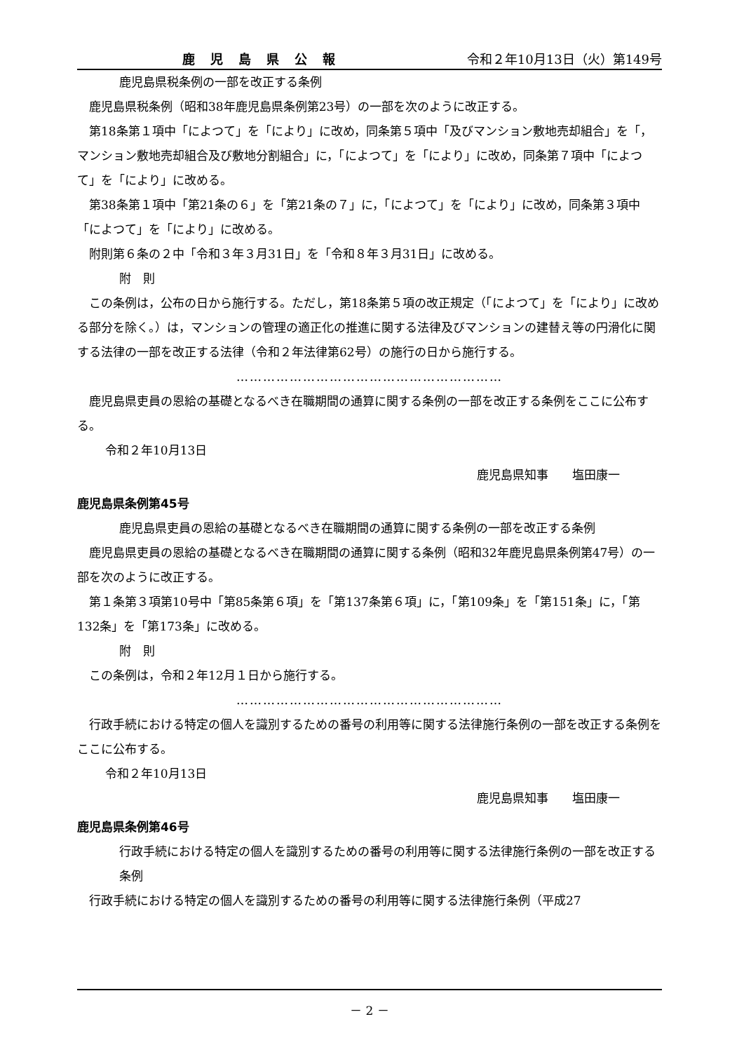鹿児島県公報 令和２年10月13日（火）第149号
鹿児島県税条例の一部を改正する条例
鹿児島県税条例（昭和38年鹿児島県条例第23号）の一部を次のように改正する。
第18条第１項中「によつて」を「により」に改め，同条第５項中「及びマンション敷地売却組合」を「，マンション敷地売却組合及び敷地分割組合」に，「によつて」を「により」に改め，同条第７項中「によつて」を「により」に改める。
第38条第１項中「第21条の６」を「第21条の７」に，「によつて」を「により」に改め，同条第３項中「によつて」を「により」に改める。
附則第６条の２中「令和３年３月31日」を「令和８年３月31日」に改める。
附　則
この条例は，公布の日から施行する。ただし，第18条第５項の改正規定（「によつて」を「により」に改める部分を除く。）は，マンションの管理の適正化の推進に関する法律及びマンションの建替え等の円滑化に関する法律の一部を改正する法律（令和２年法律第62号）の施行の日から施行する。
……………………………………………………
鹿児島県吏員の恩給の基礎となるべき在職期間の通算に関する条例の一部を改正する条例をここに公布する。
令和２年10月13日
鹿児島県知事　　塩田康一
鹿児島県条例第45号
鹿児島県吏員の恩給の基礎となるべき在職期間の通算に関する条例の一部を改正する条例
鹿児島県吏員の恩給の基礎となるべき在職期間の通算に関する条例（昭和32年鹿児島県条例第47号）の一部を次のように改正する。
第１条第３項第10号中「第85条第６項」を「第137条第６項」に，「第109条」を「第151条」に，「第132条」を「第173条」に改める。
附　則
この条例は，令和２年12月１日から施行する。
……………………………………………………
行政手続における特定の個人を識別するための番号の利用等に関する法律施行条例の一部を改正する条例をここに公布する。
令和２年10月13日
鹿児島県知事　　塩田康一
鹿児島県条例第46号
行政手続における特定の個人を識別するための番号の利用等に関する法律施行条例の一部を改正する条例
行政手続における特定の個人を識別するための番号の利用等に関する法律施行条例（平成27
－ 2 －